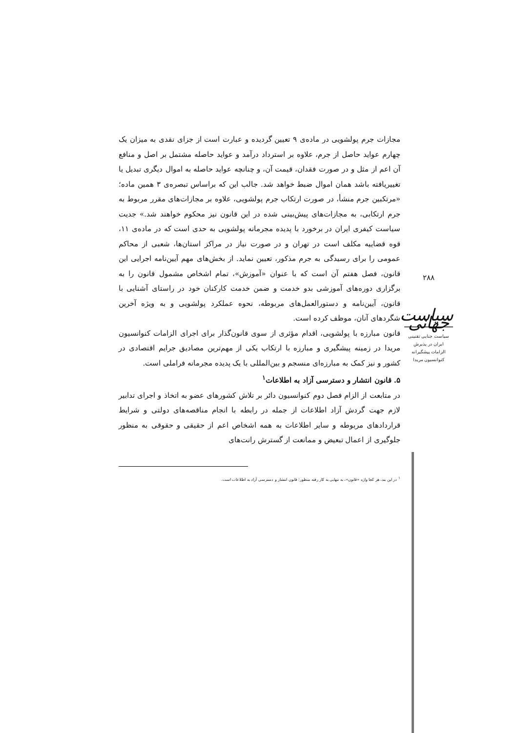مجازات جرم پولشویی در ماده‌ی ۹ تعیین گردیده و عبارت است از جزای نقدی به میزان یک چهارم عواید حاصل از جرم، علاوه بر استرداد درآمد و عواید حاصله مشتمل بر اصل و منافع آن اعم از مثل و در صورت فقدان، قیمت آن، و چنانچه عواید حاصله به اموال دیگری تبدیل یا تغییریافته باشد همان اموال ضبط خواهد شد. جالب این که براساس تبصره‌ی ۳ همین ماده؛ «مرتکبین جرم منشأ، در صورت ارتکاب جرم پولشویی، علاوه بر مجازات‌های مقرر مربوط به جرم ارتکابی، به مجازات‌های پیش‌بینی شده در این قانون نیز محکوم خواهند شد.» جدیت سیاست کیفری ایران در برخورد با پدیده مجرمانه پولشویی به حدی است که در ماده‌ی ۱۱، قوه قضاییه مکلف است در تهران و در صورت نیاز در مراکز استان‌ها، شعبی از محاکم عمومی را برای رسیدگی به جرم مذکور، تعیین نماید. از بخش‌های مهم آیین‌نامه اجرایی این قانون، فصل هفتم آن است که با عنوان «آموزش»، تمام اشخاص مشمول قانون را به برگزاری دوره‌های آموزشی بدو خدمت و ضمن خدمت کارکنان خود در راستای آشنایی با قانون، آیین‌نامه و دستورالعمل‌های مربوطه، نحوه عملکرد پولشویی و به ویژه آخرین شگردهای آنان، موظف کرده است.
قانون مبارزه با پولشویی، اقدام مؤثری از سوی قانون‌گذار برای اجرای الزامات کنوانسیون مریدا در زمینه پیشگیری و مبارزه با ارتکاب یکی از مهم‌ترین مصادیق جرایم اقتصادی در کشور و نیز کمک به مبارزه‌ای منسجم و بین‌المللی با یک پدیده مجرمانه فراملی است.
۵. قانون انتشار و دسترسی آزاد به اطلاعات<sup>۱</sup>
در متابعت از الزام فصل دوم کنوانسیون دائر بر تلاش کشورهای عضو به اتخاذ و اجرای تدابیر لازم جهت گردش آزاد اطلاعات از جمله در رابطه با انجام مناقصه‌های دولتی و شرایط قراردادهای مربوطه و سایر اطلاعات به همه اشخاص اعم از حقیقی و حقوقی به منظور جلوگیری از اعمال تبعیض و ممانعت از گسترش رانت‌های
<sup>۱</sup> در این بند، هر کجا واژه «قانون»، به تنهایی به کار رفته منظور؛ قانون انتشار و دسترسی آزاد به اطلاعات است.
۲۸۸
سیاست جهانی
سیاست جنایی تقنینی
ایران در پذیرش
الزامات پیشگیرانه
کنوانسیون مریدا